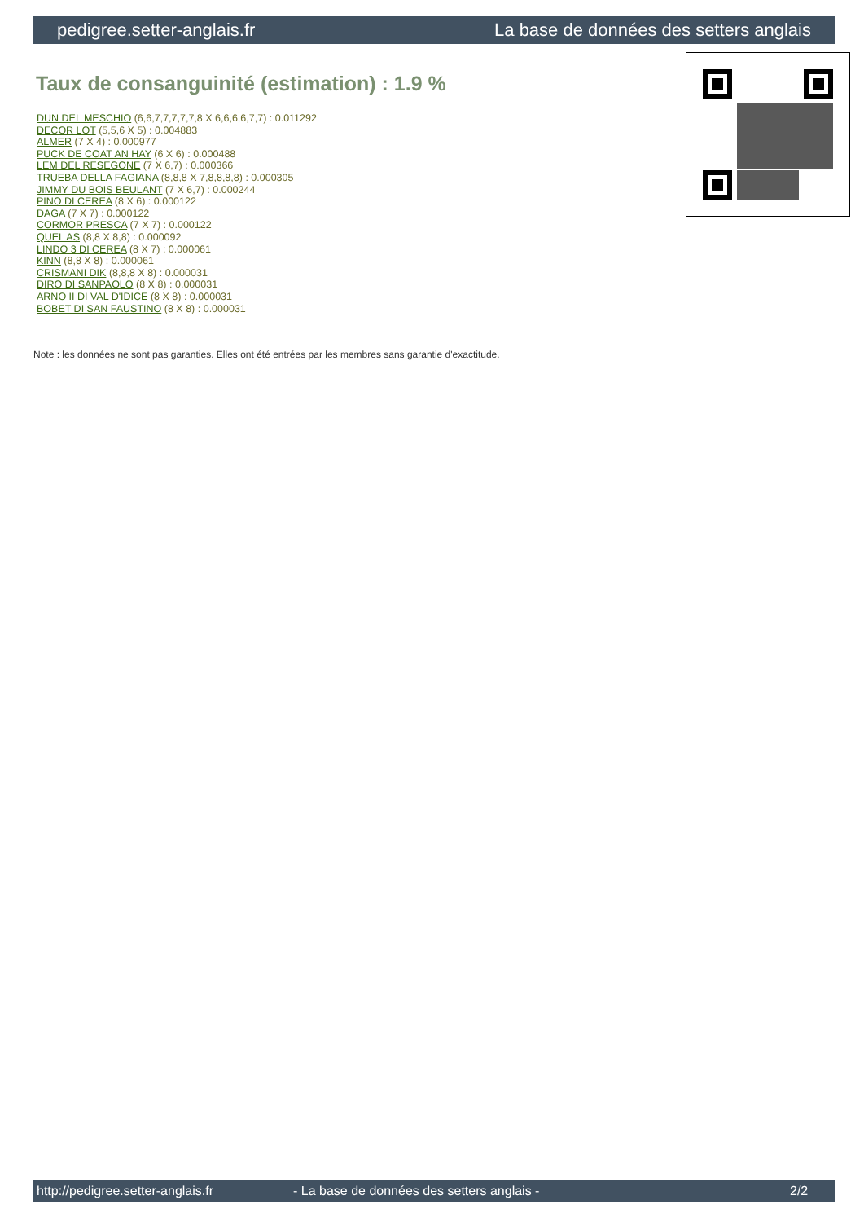pedigree.setter-anglais.fr La base de données des setters anglais
Taux de consanguinité (estimation) : 1.9 %
DUN DEL MESCHIO (6,6,7,7,7,7,7,8 X 6,6,6,6,7,7) : 0.011292
DECOR LOT (5,5,6 X 5) : 0.004883
ALMER (7 X 4) : 0.000977
PUCK DE COAT AN HAY (6 X 6) : 0.000488
LEM DEL RESEGONE (7 X 6,7) : 0.000366
TRUEBA DELLA FAGIANA (8,8,8 X 7,8,8,8,8) : 0.000305
JIMMY DU BOIS BEULANT (7 X 6,7) : 0.000244
PINO DI CEREA (8 X 6) : 0.000122
DAGA (7 X 7) : 0.000122
CORMOR PRESCA (7 X 7) : 0.000122
QUEL AS (8,8 X 8,8) : 0.000092
LINDO 3 DI CEREA (8 X 7) : 0.000061
KINN (8,8 X 8) : 0.000061
CRISMANI DIK (8,8,8 X 8) : 0.000031
DIRO DI SANPAOLO (8 X 8) : 0.000031
ARNO II DI VAL D'IDICE (8 X 8) : 0.000031
BOBET DI SAN FAUSTINO (8 X 8) : 0.000031
Note : les données ne sont pas garanties. Elles ont été entrées par les membres sans garantie d'exactitude.
http://pedigree.setter-anglais.fr - La base de données des setters anglais - 2/2